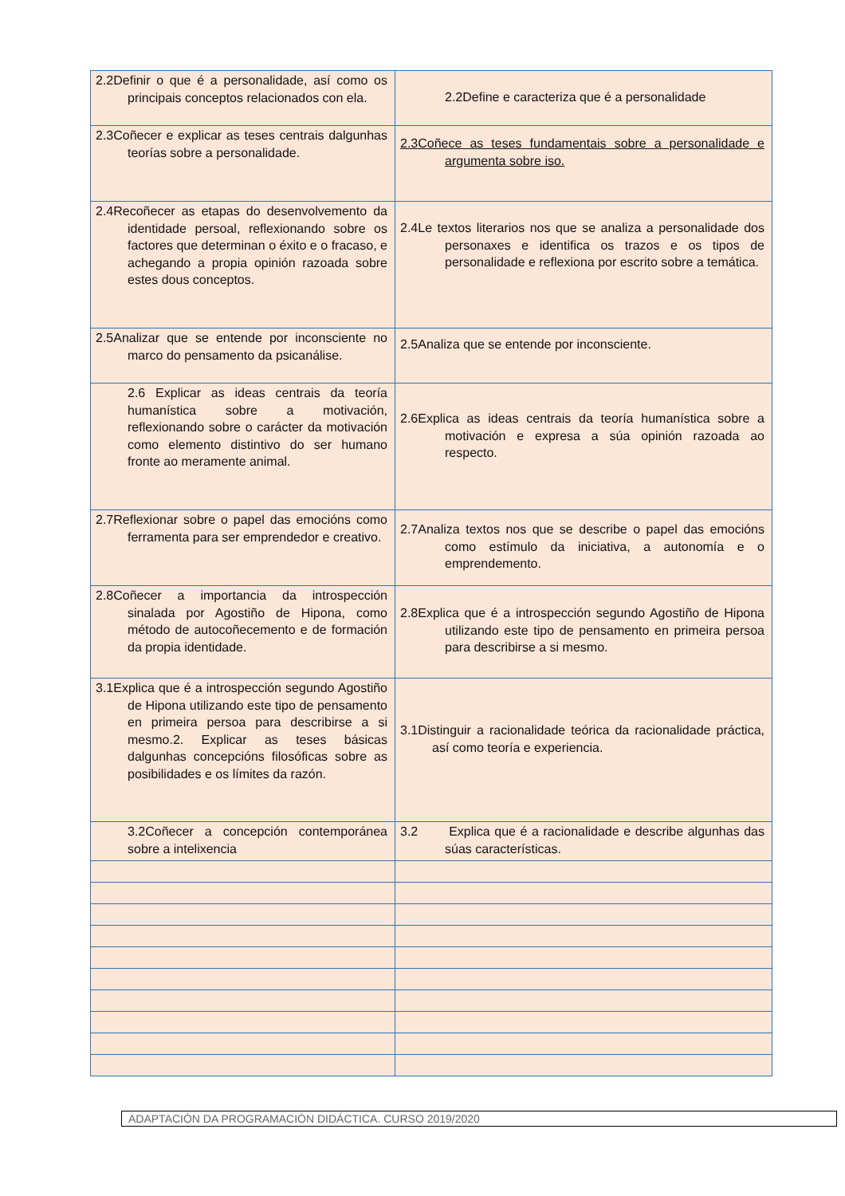| 2.2Definir o que é a personalidade, así como os principais conceptos relacionados con ela. | 2.2Define e caracteriza que é a personalidade |
| 2.3Coñecer e explicar as teses centrais dalgunhas teorías sobre a personalidade. | 2.3Coñece as teses fundamentais sobre a personalidade e argumenta sobre iso. |
| 2.4Recoñecer as etapas do desenvolvemento da identidade persoal, reflexionando sobre os factores que determinan o éxito e o fracaso, e achegando a propia opinión razoada sobre estes dous conceptos. | 2.4Le textos literarios nos que se analiza a personalidade dos personaxes e identifica os trazos e os tipos de personalidade e reflexiona por escrito sobre a temática. |
| 2.5Analizar que se entende por inconsciente no marco do pensamento da psicanálise. | 2.5Analiza que se entende por inconsciente. |
| 2.6 Explicar as ideas centrais da teoría humanística sobre a motivación, reflexionando sobre o carácter da motivación como elemento distintivo do ser humano fronte ao meramente animal. | 2.6Explica as ideas centrais da teoría humanística sobre a motivación e expresa a súa opinión razoada ao respecto. |
| 2.7Reflexionar sobre o papel das emocións como ferramenta para ser emprendedor e creativo. | 2.7Analiza textos nos que se describe o papel das emocións como estímulo da iniciativa, a autonomía e o emprendemento. |
| 2.8Coñecer a importancia da introspección sinalada por Agostiño de Hipona, como método de autocoñecemento e de formación da propia identidade. | 2.8Explica que é a introspección segundo Agostiño de Hipona utilizando este tipo de pensamento en primeira persoa para describirse a si mesmo. |
| 3.1Explica que é a introspección segundo Agostiño de Hipona utilizando este tipo de pensamento en primeira persoa para describirse a si mesmo.2. Explicar as teses básicas dalgunhas concepcións filosóficas sobre as posibilidades e os límites da razón. | 3.1Distinguir a racionalidade teórica da racionalidade práctica, así como teoría e experiencia. |
| 3.2Coñecer a concepción contemporánea sobre a intelixencia | 3.2 Explica que é a racionalidade e describe algunhas das súas características. |
ADAPTACIÓN DA PROGRAMACIÓN DIDÁCTICA. CURSO 2019/2020